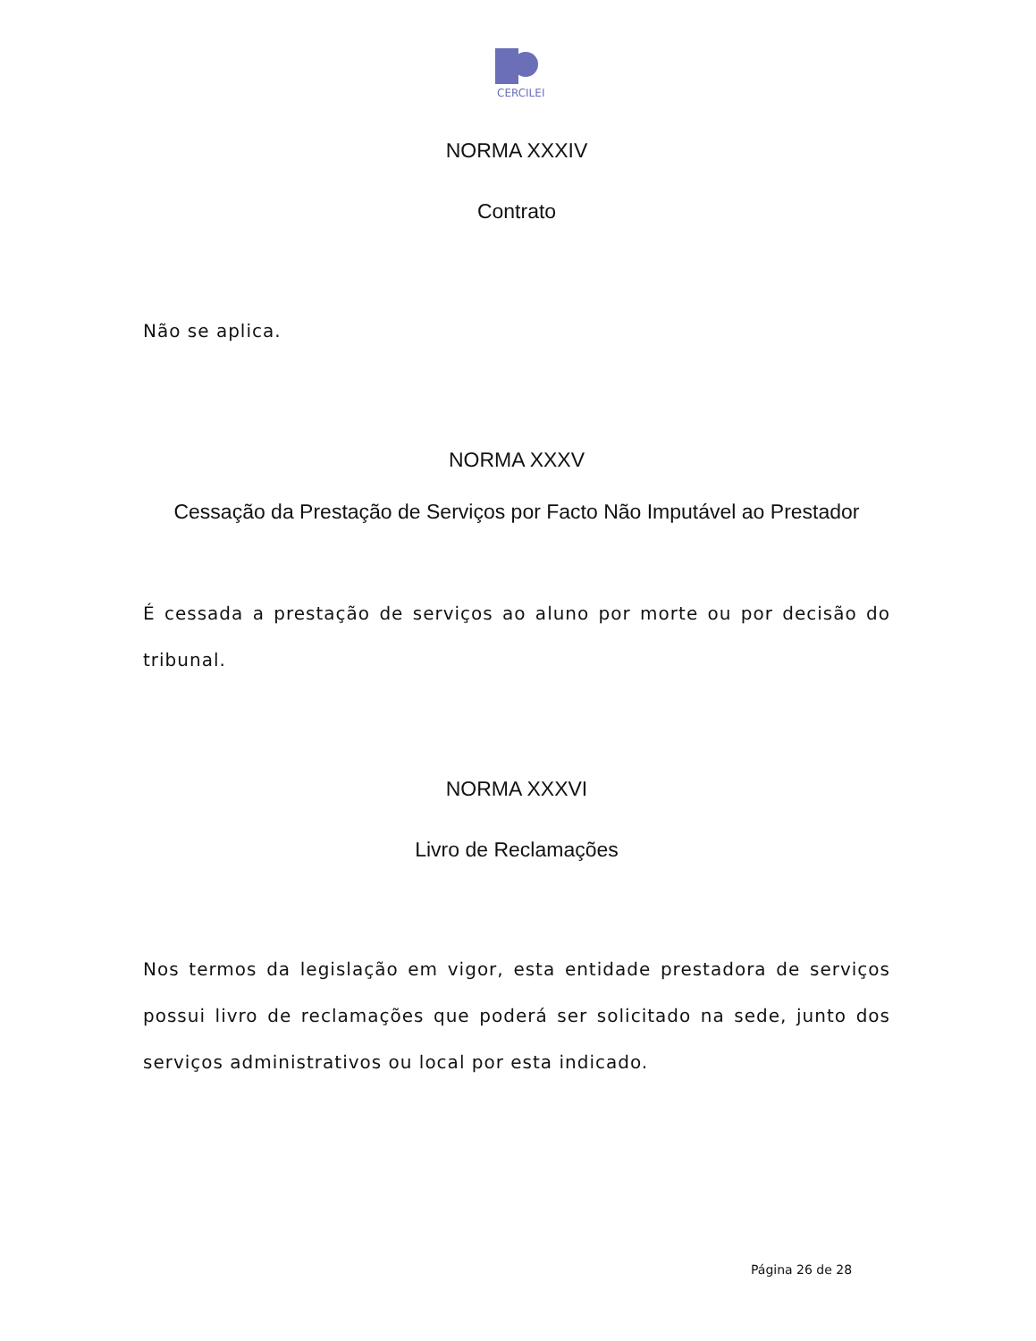CERCILEI
NORMA XXXIV
Contrato
Não se aplica.
NORMA XXXV
Cessação da Prestação de Serviços por Facto Não Imputável ao Prestador
É cessada a prestação de serviços ao aluno por morte ou por decisão do tribunal.
NORMA XXXVI
Livro de Reclamações
Nos termos da legislação em vigor, esta entidade prestadora de serviços possui livro de reclamações que poderá ser solicitado na sede, junto dos serviços administrativos ou local por esta indicado.
Página 26 de 28